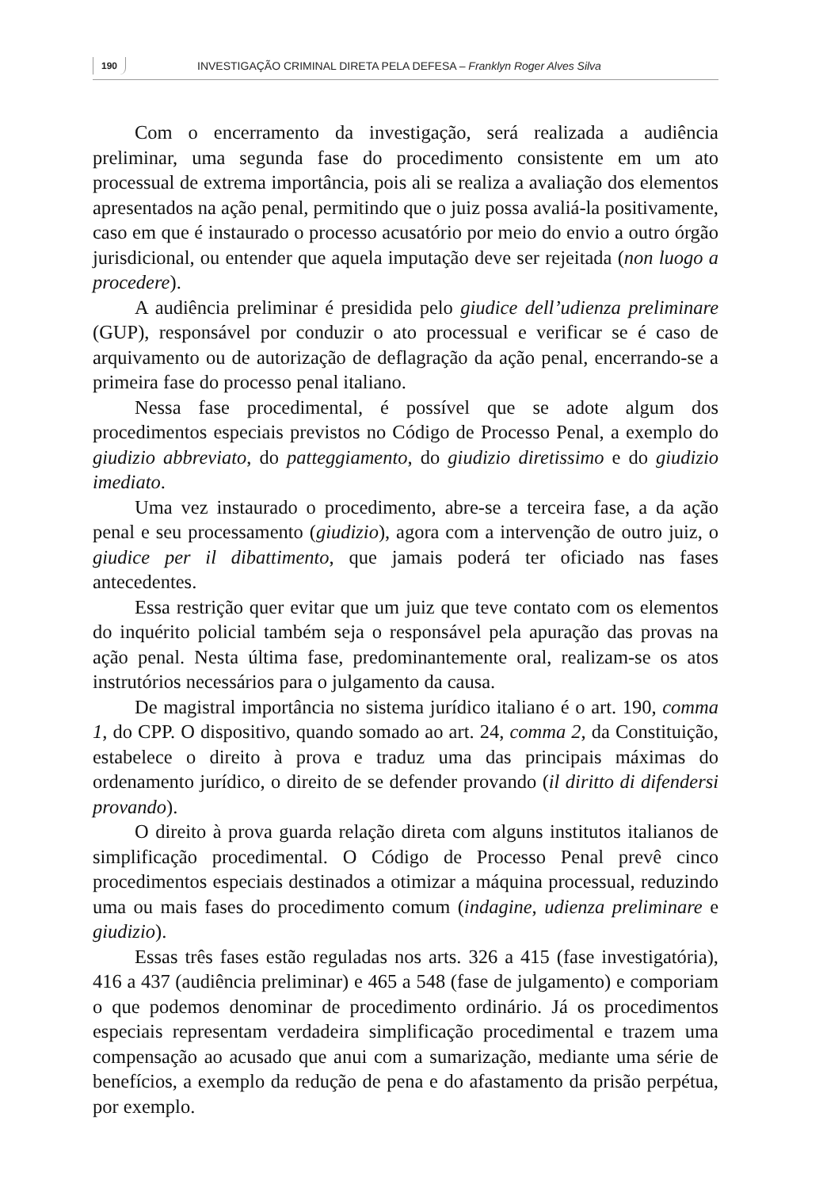190 INVESTIGAÇÃO CRIMINAL DIRETA PELA DEFESA – Franklyn Roger Alves Silva
Com o encerramento da investigação, será realizada a audiência preliminar, uma segunda fase do procedimento consistente em um ato processual de extrema importância, pois ali se realiza a avaliação dos elementos apresentados na ação penal, permitindo que o juiz possa avaliá-la positivamente, caso em que é instaurado o processo acusatório por meio do envio a outro órgão jurisdicional, ou entender que aquela imputação deve ser rejeitada (non luogo a procedere).
A audiência preliminar é presidida pelo giudice dell’udienza preliminare (GUP), responsável por conduzir o ato processual e verificar se é caso de arquivamento ou de autorização de deflagração da ação penal, encerrando-se a primeira fase do processo penal italiano.
Nessa fase procedimental, é possível que se adote algum dos procedimentos especiais previstos no Código de Processo Penal, a exemplo do giudizio abbreviato, do patteggiamento, do giudizio diretissimo e do giudizio imediato.
Uma vez instaurado o procedimento, abre-se a terceira fase, a da ação penal e seu processamento (giudizio), agora com a intervenção de outro juiz, o giudice per il dibattimento, que jamais poderá ter oficiado nas fases antecedentes.
Essa restrição quer evitar que um juiz que teve contato com os elementos do inquérito policial também seja o responsável pela apuração das provas na ação penal. Nesta última fase, predominantemente oral, realizam-se os atos instrutórios necessários para o julgamento da causa.
De magistral importância no sistema jurídico italiano é o art. 190, comma 1, do CPP. O dispositivo, quando somado ao art. 24, comma 2, da Constituição, estabelece o direito à prova e traduz uma das principais máximas do ordenamento jurídico, o direito de se defender provando (il diritto di difendersi provando).
O direito à prova guarda relação direta com alguns institutos italianos de simplificação procedimental. O Código de Processo Penal prevê cinco procedimentos especiais destinados a otimizar a máquina processual, reduzindo uma ou mais fases do procedimento comum (indagine, udienza preliminare e giudizio).
Essas três fases estão reguladas nos arts. 326 a 415 (fase investigatória), 416 a 437 (audiência preliminar) e 465 a 548 (fase de julgamento) e comporiam o que podemos denominar de procedimento ordinário. Já os procedimentos especiais representam verdadeira simplificação procedimental e trazem uma compensação ao acusado que anui com a sumarização, mediante uma série de benefícios, a exemplo da redução de pena e do afastamento da prisão perpétua, por exemplo.